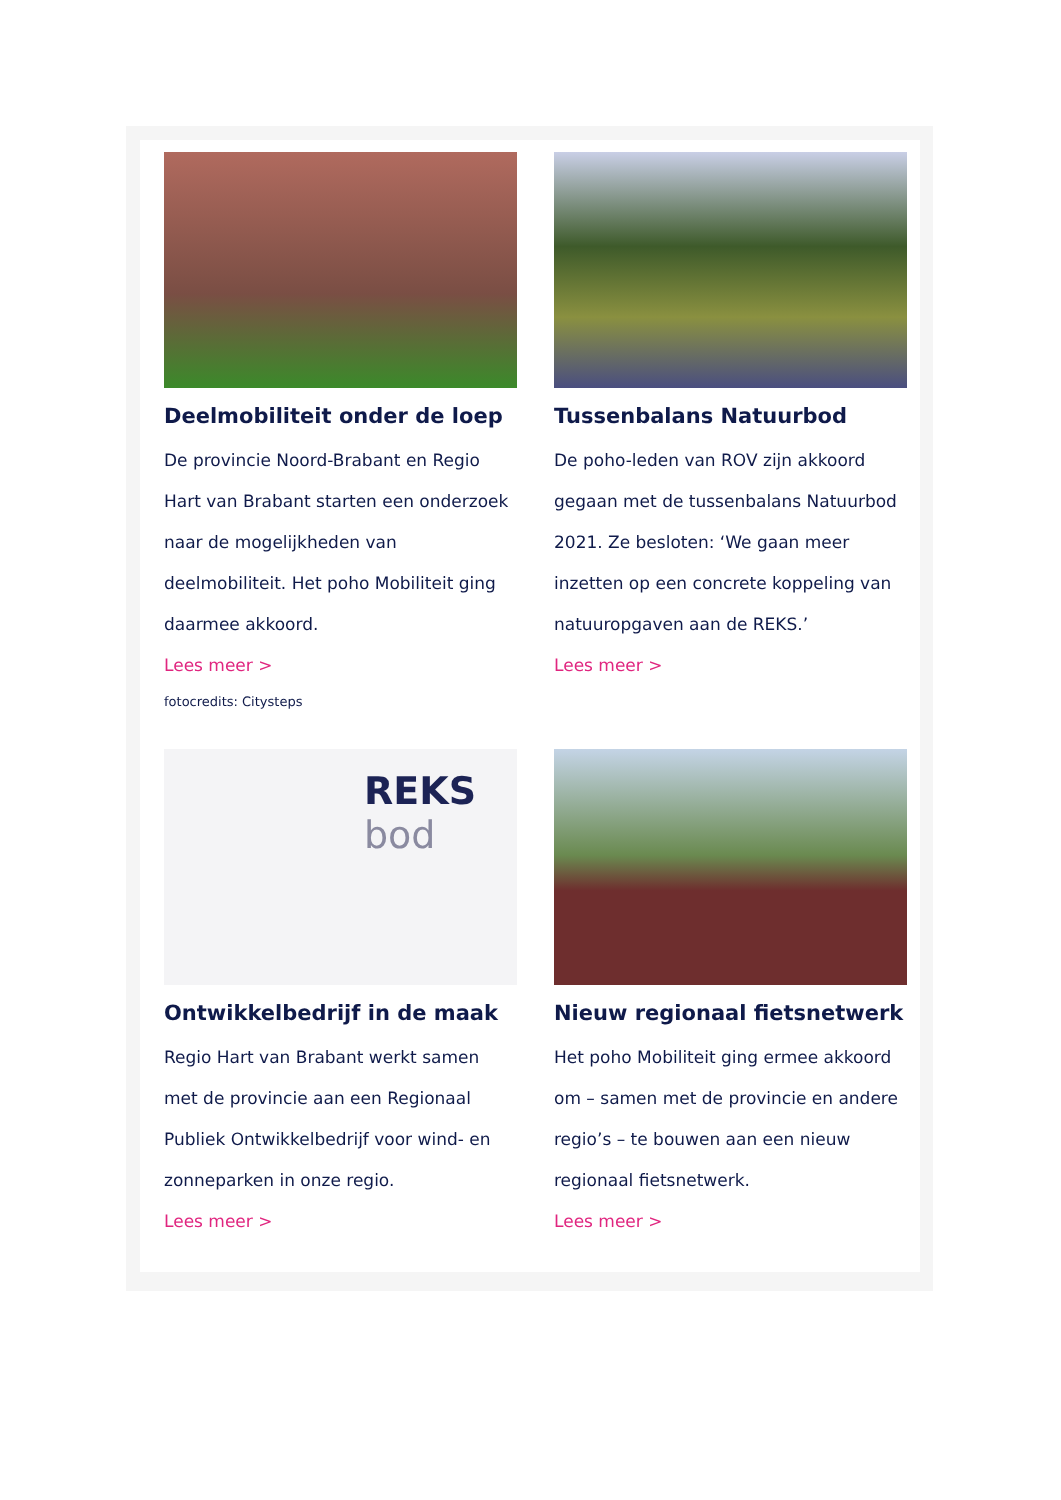Deelmobiliteit onder de loep
De provincie Noord-Brabant en Regio Hart van Brabant starten een onderzoek naar de mogelijkheden van deelmobiliteit. Het poho Mobiliteit ging daarmee akkoord.
Lees meer >
fotocredits: Citysteps
Tussenbalans Natuurbod
De poho-leden van ROV zijn akkoord gegaan met de tussenbalans Natuurbod 2021. Ze besloten: ‘We gaan meer inzetten op een concrete koppeling van natuuropgaven aan de REKS.’
Lees meer >
REKS
bod
Ontwikkelbedrijf in de maak
Regio Hart van Brabant werkt samen met de provincie aan een Regionaal Publiek Ontwikkelbedrijf voor wind- en zonneparken in onze regio.
Lees meer >
Nieuw regionaal fietsnetwerk
Het poho Mobiliteit ging ermee akkoord om – samen met de provincie en andere regio’s – te bouwen aan een nieuw regionaal fietsnetwerk.
Lees meer >